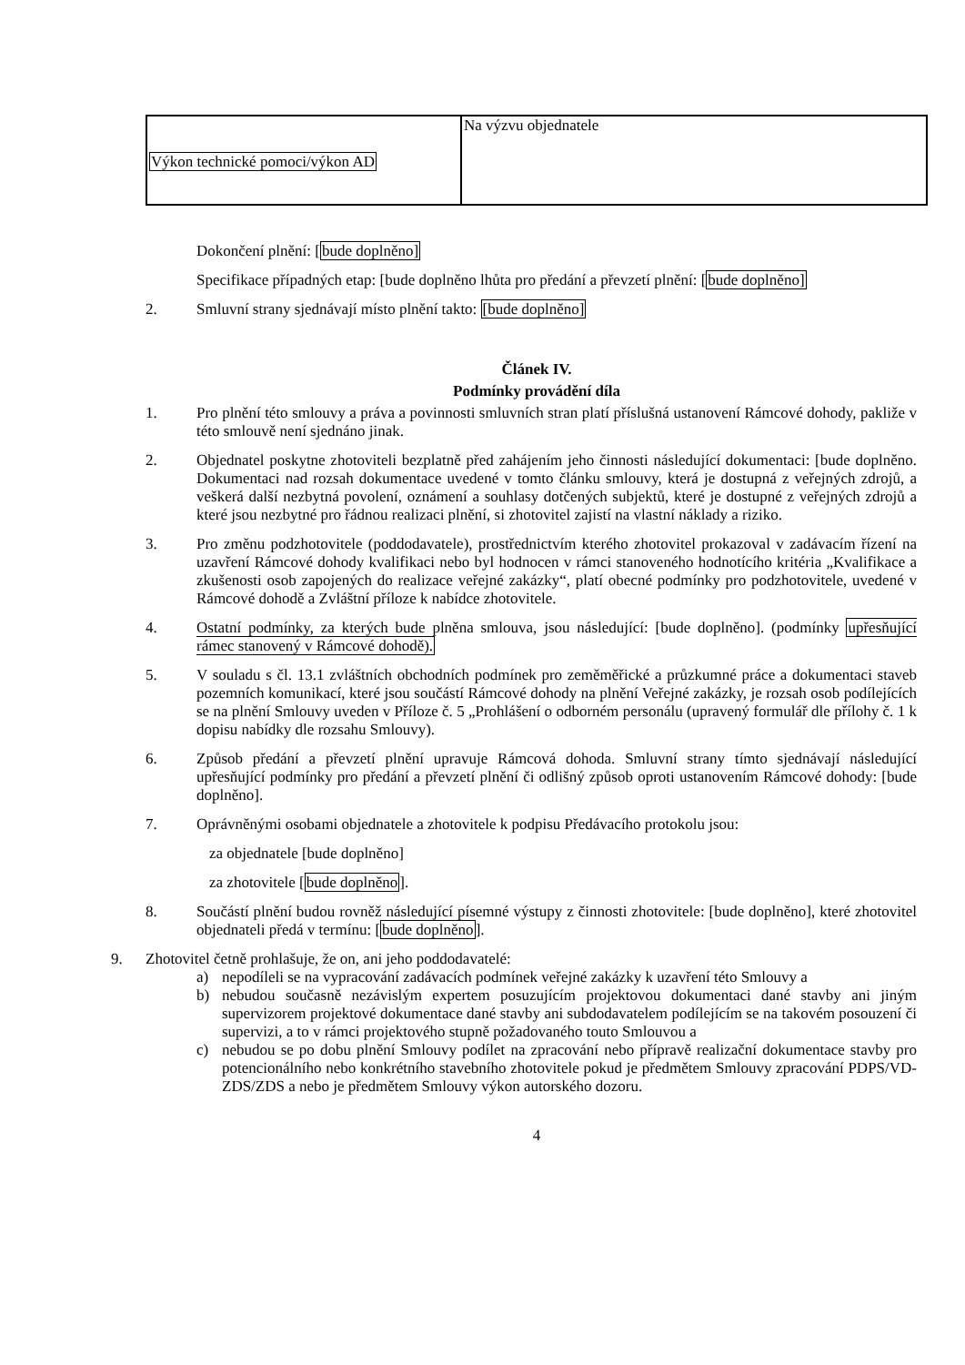| Výkon technické pomoci/výkon AD | Na výzvu objednatele |
Dokončení plnění: [bude doplněno]
Specifikace případných etap: [bude doplněno lhůta pro předání a převzetí plnění: [bude doplněno]
2. Smluvní strany sjednávají místo plnění takto: [bude doplněno]
Článek IV.
Podmínky provádění díla
1. Pro plnění této smlouvy a práva a povinnosti smluvních stran platí příslušná ustanovení Rámcové dohody, pakliže v této smlouvě není sjednáno jinak.
2. Objednatel poskytne zhotoviteli bezplatně před zahájením jeho činnosti následující dokumentaci: [bude doplněno. Dokumentaci nad rozsah dokumentace uvedené v tomto článku smlouvy, která je dostupná z veřejných zdrojů, a veškerá další nezbytná povolení, oznámení a souhlasy dotčených subjektů, které je dostupné z veřejných zdrojů a které jsou nezbytné pro řádnou realizaci plnění, si zhotovitel zajistí na vlastní náklady a riziko.
3. Pro změnu podzhotovitele (poddodavatele), prostřednictvím kterého zhotovitel prokazoval v zadávacím řízení na uzavření Rámcové dohody kvalifikaci nebo byl hodnocen v rámci stanoveného hodnotícího kritéria „Kvalifikace a zkušenosti osob zapojených do realizace veřejné zakázky“, platí obecné podmínky pro podzhotovitele, uvedené v Rámcové dohodě a Zvláštní příloze k nabídce zhotovitele.
4. Ostatní podmínky, za kterých bude plněna smlouva, jsou následující: [bude doplněno]. (podmínky upřesňující rámec stanovený v Rámcové dohodě).
5. V souladu s čl. 13.1 zvláštních obchodních podmínek pro zeměměřické a průzkumné práce a dokumentaci staveb pozemních komunikací, které jsou součástí Rámcové dohody na plnění Veřejné zakázky, je rozsah osob podílejících se na plnění Smlouvy uveden v Příloze č. 5 „Prohlášení o odborném personálu (upravený formulář dle přílohy č. 1 k dopisu nabídky dle rozsahu Smlouvy).
6. Způsob předání a převzetí plnění upravuje Rámcová dohoda. Smluvní strany tímto sjednávají následující upřesňující podmínky pro předání a převzetí plnění či odlišný způsob oproti ustanovením Rámcové dohody: [bude doplněno].
7. Oprávněnými osobami objednatele a zhotovitele k podpisu Předávacího protokolu jsou:
za objednatele [bude doplněno]
za zhotovitele [bude doplněno].
8. Součástí plnění budou rovněž následující písemné výstupy z činnosti zhotovitele: [bude doplněno], které zhotovitel objednateli předá v termínu: [bude doplněno].
9. Zhotovitel četně prohlašuje, že on, ani jeho poddodavatelé:
a) nepodíleli se na vypracování zadávacích podmínek veřejné zakázky k uzavření této Smlouvy a
b) nebudou současně nezávislým expertem posuzujícím projektovou dokumentaci dané stavby ani jiným supervizorem projektové dokumentace dané stavby ani subdodavatelem podílejícím se na takovém posouzení či supervizi, a to v rámci projektového stupně požadovaného touto Smlouvou a
c) nebudou se po dobu plnění Smlouvy podílet na zpracování nebo přípravě realizační dokumentace stavby pro potencionálního nebo konkrétního stavebního zhotovitele pokud je předmětem Smlouvy zpracování PDPS/VD-ZDS/ZDS a nebo je předmětem Smlouvy výkon autorského dozoru.
4